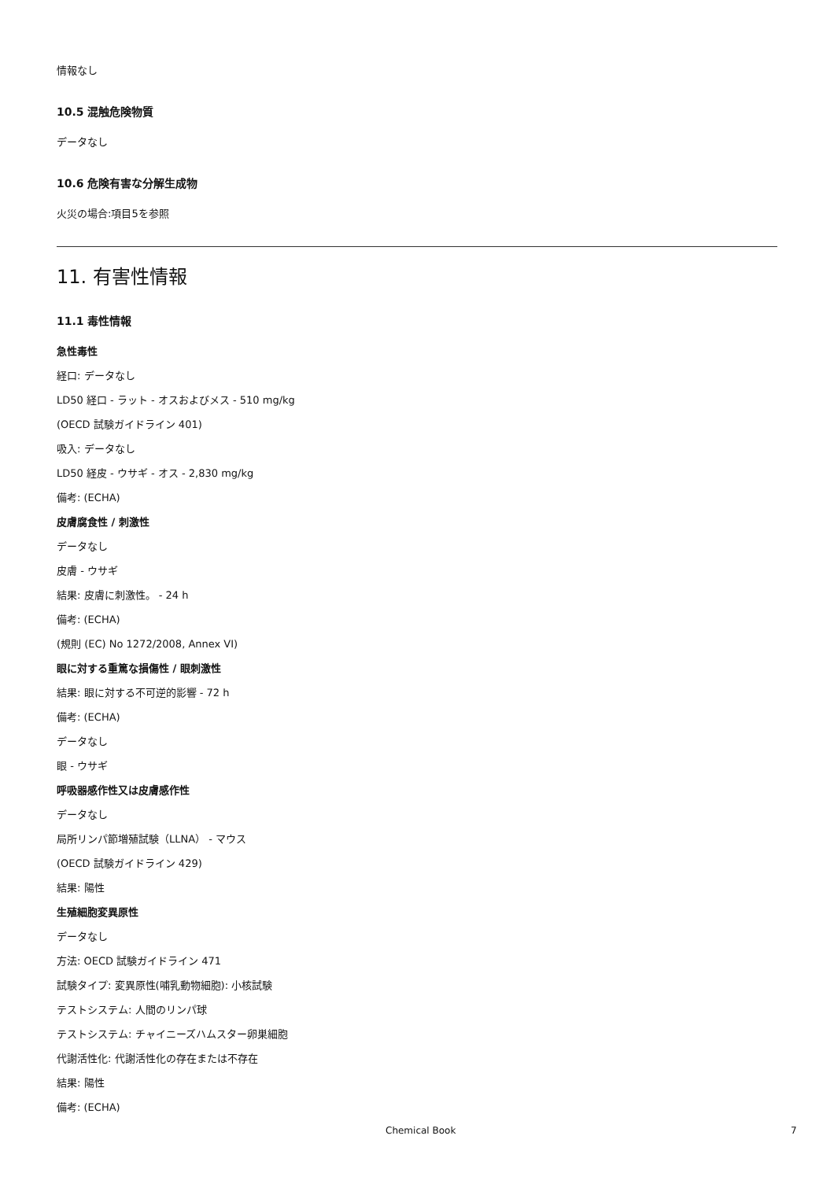情報なし
10.5 混触危険物質
データなし
10.6 危険有害な分解生成物
火災の場合:項目5を参照
11. 有害性情報
11.1 毒性情報
急性毒性
経口: データなし
LD50 経口 - ラット - オスおよびメス - 510 mg/kg
(OECD 試験ガイドライン 401)
吸入: データなし
LD50 経皮 - ウサギ - オス - 2,830 mg/kg
備考: (ECHA)
皮膚腐食性 / 刺激性
データなし
皮膚 - ウサギ
結果: 皮膚に刺激性。 - 24 h
備考: (ECHA)
(規則 (EC) No 1272/2008, Annex VI)
眼に対する重篤な損傷性 / 眼刺激性
結果: 眼に対する不可逆的影響 - 72 h
備考: (ECHA)
データなし
眼 - ウサギ
呼吸器感作性又は皮膚感作性
データなし
局所リンパ節増殖試験（LLNA） - マウス
(OECD 試験ガイドライン 429)
結果: 陽性
生殖細胞変異原性
データなし
方法: OECD 試験ガイドライン 471
試験タイプ: 変異原性(哺乳動物細胞): 小核試験
テストシステム: 人間のリンパ球
テストシステム: チャイニーズハムスター卵巣細胞
代謝活性化: 代謝活性化の存在または不存在
結果: 陽性
備考: (ECHA)
Chemical Book 7